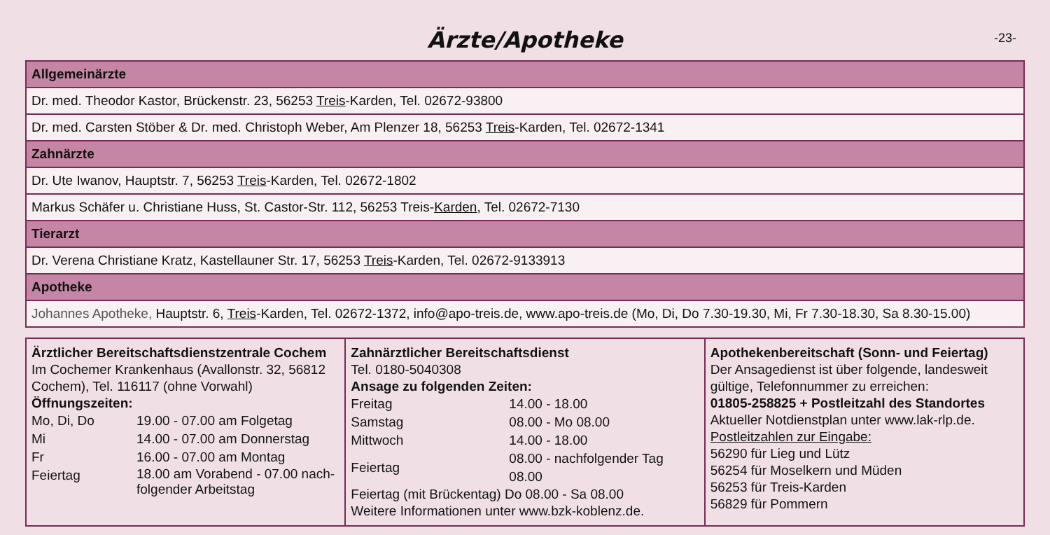Ärzte/Apotheke -23-
| Allgemeinärzte |
| --- |
| Dr. med. Theodor Kastor, Brückenstr. 23, 56253 Treis -Karden, Tel. 02672-93800 |
| Dr. med. Carsten Stöber & Dr. med. Christoph Weber, Am Plenzer 18, 56253 Treis -Karden, Tel. 02672-1341 |
| Zahnärzte |
| Dr. Ute Iwanov, Hauptstr. 7, 56253 Treis -Karden, Tel. 02672-1802 |
| Markus Schäfer u. Christiane Huss, St. Castor-Str. 112, 56253 Treis- Karden , Tel. 02672-7130 |
| Tierarzt |
| Dr. Verena Christiane Kratz, Kastellauner Str. 17, 56253 Treis -Karden, Tel. 02672-9133913 |
| Apotheke |
| Johannes Apotheke, Hauptstr. 6, Treis -Karden, Tel. 02672-1372, info@apo-treis.de, www.apo-treis.de (Mo, Di, Do 7.30-19.30, Mi, Fr 7.30-18.30, Sa 8.30-15.00) |
| Ärztlicher Bereitschaftsdienstzentrale Cochem Im Cochemer Krankenhaus (Avallonstr. 32, 56812 Cochem), Tel. 116117 (ohne Vorwahl) Öffnungszeiten: / Mo, Di, Do / 19.00 - 07.00 am Folgetag / / Mi / 14.00 - 07.00 am Donnerstag / / Fr / 16.00 - 07.00 am Montag / / Feiertag / 18.00 am Vorabend - 07.00 nach-folgender Arbeitstag / | Zahnärztlicher Bereitschaftsdienst Tel. 0180-5040308 Ansage zu folgenden Zeiten: / Freitag / 14.00 - 18.00 / / Samstag / 08.00 - Mo 08.00 / / Mittwoch / 14.00 - 18.00 / / Feiertag / 08.00 - nachfolgender Tag 08.00 / Feiertag (mit Brückentag) Do 08.00 - Sa 08.00 Weitere Informationen unter www.bzk-koblenz.de. | Apothekenbereitschaft (Sonn- und Feiertag) Der Ansagedienst ist über folgende, landesweit gültige, Telefonnummer zu erreichen: 01805-258825 + Postleitzahl des Standortes Aktueller Notdienstplan unter www.lak-rlp.de. Postleitzahlen zur Eingabe: 56290 für Lieg und Lütz 56254 für Moselkern und Müden 56253 für Treis-Karden 56829 für Pommern |